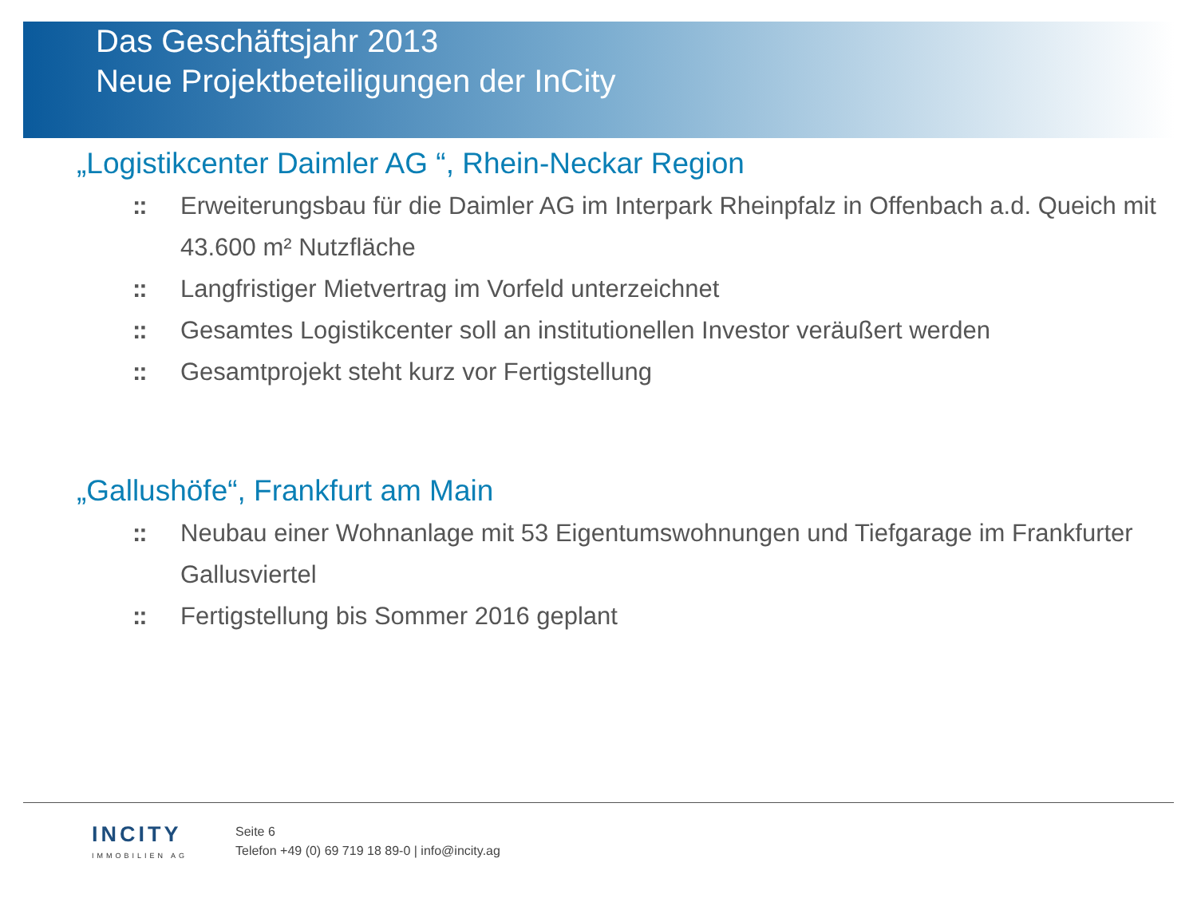Das Geschäftsjahr 2013
Neue Projektbeteiligungen der InCity
„Logistikcenter Daimler AG “, Rhein-Neckar Region
:: Erweiterungsbau für die Daimler AG im Interpark Rheinpfalz in Offenbach a.d. Queich mit 43.600 m² Nutzfläche
:: Langfristiger Mietvertrag im Vorfeld unterzeichnet
:: Gesamtes Logistikcenter soll an institutionellen Investor veräußert werden
:: Gesamtprojekt steht kurz vor Fertigstellung
„Gallushöfe“, Frankfurt am Main
:: Neubau einer Wohnanlage mit 53 Eigentumswohnungen und Tiefgarage im Frankfurter Gallusviertel
:: Fertigstellung bis Sommer 2016 geplant
INCITY
IMMOBILIEN AG
Seite 6
Telefon +49 (0) 69 719 18 89-0 | info@incity.ag